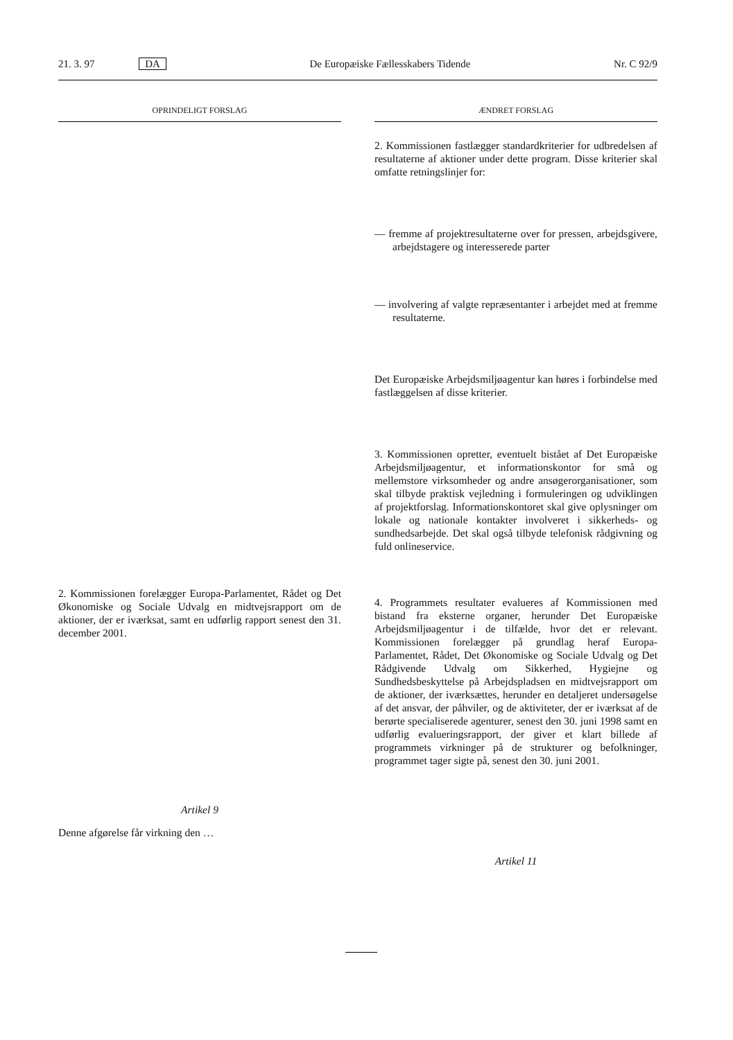21. 3. 97 DA De Europæiske Fællesskabers Tidende Nr. C 92/9
OPRINDELIGT FORSLAG
2. Kommissionen forelægger Europa-Parlamentet, Rådet og Det Økonomiske og Sociale Udvalg en midtvejsrapport om de aktioner, der er iværksat, samt en udførlig rapport senest den 31. december 2001.
Artikel 9
Denne afgørelse får virkning den …
ÆNDRET FORSLAG
2. Kommissionen fastlægger standardkriterier for udbredelsen af resultaterne af aktioner under dette program. Disse kriterier skal omfatte retningslinjer for:
— fremme af projektresultaterne over for pressen, arbejdsgivere, arbejdstagere og interesserede parter
— involvering af valgte repræsentanter i arbejdet med at fremme resultaterne.
Det Europæiske Arbejdsmiljøagentur kan høres i forbindelse med fastlæggelsen af disse kriterier.
3. Kommissionen opretter, eventuelt bistået af Det Europæiske Arbejdsmiljøagentur, et informationskontor for små og mellemstore virksomheder og andre ansøgerorganisationer, som skal tilbyde praktisk vejledning i formuleringen og udviklingen af projektforslag. Informationskontoret skal give oplysninger om lokale og nationale kontakter involveret i sikkerheds- og sundhedsarbejde. Det skal også tilbyde telefonisk rådgivning og fuld onlineservice.
4. Programmets resultater evalueres af Kommissionen med bistand fra eksterne organer, herunder Det Europæiske Arbejdsmiljøagentur i de tilfælde, hvor det er relevant. Kommissionen forelægger på grundlag heraf Europa-Parlamentet, Rådet, Det Økonomiske og Sociale Udvalg og Det Rådgivende Udvalg om Sikkerhed, Hygiejne og Sundhedsbeskyttelse på Arbejdspladsen en midtvejsrapport om de aktioner, der iværksættes, herunder en detaljeret undersøgelse af det ansvar, der påhviler, og de aktiviteter, der er iværksat af de berørte specialiserede agenturer, senest den 30. juni 1998 samt en udførlig evalueringsrapport, der giver et klart billede af programmets virkninger på de strukturer og befolkninger, programmet tager sigte på, senest den 30. juni 2001.
Artikel 11